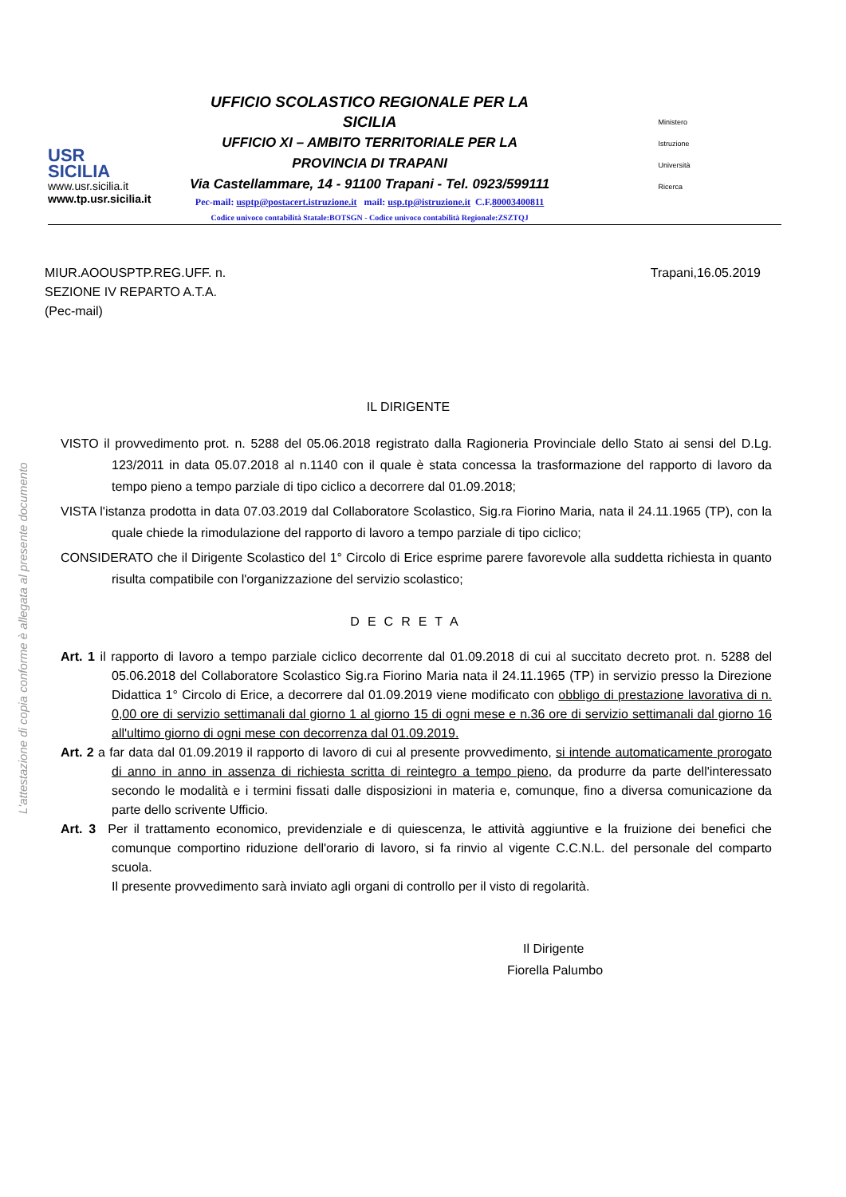L'attestazione di copia conforme è allegata al presente documento
USR
SICILIA
www.usr.sicilia.it
www.tp.usr.sicilia.it
UFFICIO SCOLASTICO REGIONALE PER LA SICILIA
UFFICIO XI – AMBITO TERRITORIALE PER LA
PROVINCIA DI TRAPANI
Via Castellammare, 14 - 91100 Trapani - Tel. 0923/599111
Pec-mail: usptp@postacert.istruzione.it mail: usp.tp@istruzione.it C.F.80003400811
Codice univoco contabilità Statale:BOTSGN - Codice univoco contabilità Regionale:ZSZTQJ
Ministero
Istruzione
Università
Ricerca
MIUR.AOOUSPTP.REG.UFF. n.
SEZIONE IV REPARTO A.T.A.
(Pec-mail)
Trapani,16.05.2019
IL DIRIGENTE
VISTO il provvedimento prot. n. 5288 del 05.06.2018 registrato dalla Ragioneria Provinciale dello Stato ai sensi del D.Lg. 123/2011 in data 05.07.2018 al n.1140 con il quale è stata concessa la trasformazione del rapporto di lavoro da tempo pieno a tempo parziale di tipo ciclico a decorrere dal 01.09.2018;
VISTA l'istanza prodotta in data 07.03.2019 dal Collaboratore Scolastico, Sig.ra Fiorino Maria, nata il 24.11.1965 (TP), con la quale chiede la rimodulazione del rapporto di lavoro a tempo parziale di tipo ciclico;
CONSIDERATO che il Dirigente Scolastico del 1° Circolo di Erice esprime parere favorevole alla suddetta richiesta in quanto risulta compatibile con l'organizzazione del servizio scolastico;
DECRETA
Art. 1 il rapporto di lavoro a tempo parziale ciclico decorrente dal 01.09.2018 di cui al succitato decreto prot. n. 5288 del 05.06.2018 del Collaboratore Scolastico Sig.ra Fiorino Maria nata il 24.11.1965 (TP) in servizio presso la Direzione Didattica 1° Circolo di Erice, a decorrere dal 01.09.2019 viene modificato con obbligo di prestazione lavorativa di n. 0,00 ore di servizio settimanali dal giorno 1 al giorno 15 di ogni mese e n.36 ore di servizio settimanali dal giorno 16 all'ultimo giorno di ogni mese con decorrenza dal 01.09.2019.
Art. 2 a far data dal 01.09.2019 il rapporto di lavoro di cui al presente provvedimento, si intende automaticamente prorogato di anno in anno in assenza di richiesta scritta di reintegro a tempo pieno, da produrre da parte dell'interessato secondo le modalità e i termini fissati dalle disposizioni in materia e, comunque, fino a diversa comunicazione da parte dello scrivente Ufficio.
Art. 3 Per il trattamento economico, previdenziale e di quiescenza, le attività aggiuntive e la fruizione dei benefici che comunque comportino riduzione dell'orario di lavoro, si fa rinvio al vigente C.C.N.L. del personale del comparto scuola.
Il presente provvedimento sarà inviato agli organi di controllo per il visto di regolarità.
Il Dirigente
Fiorella Palumbo